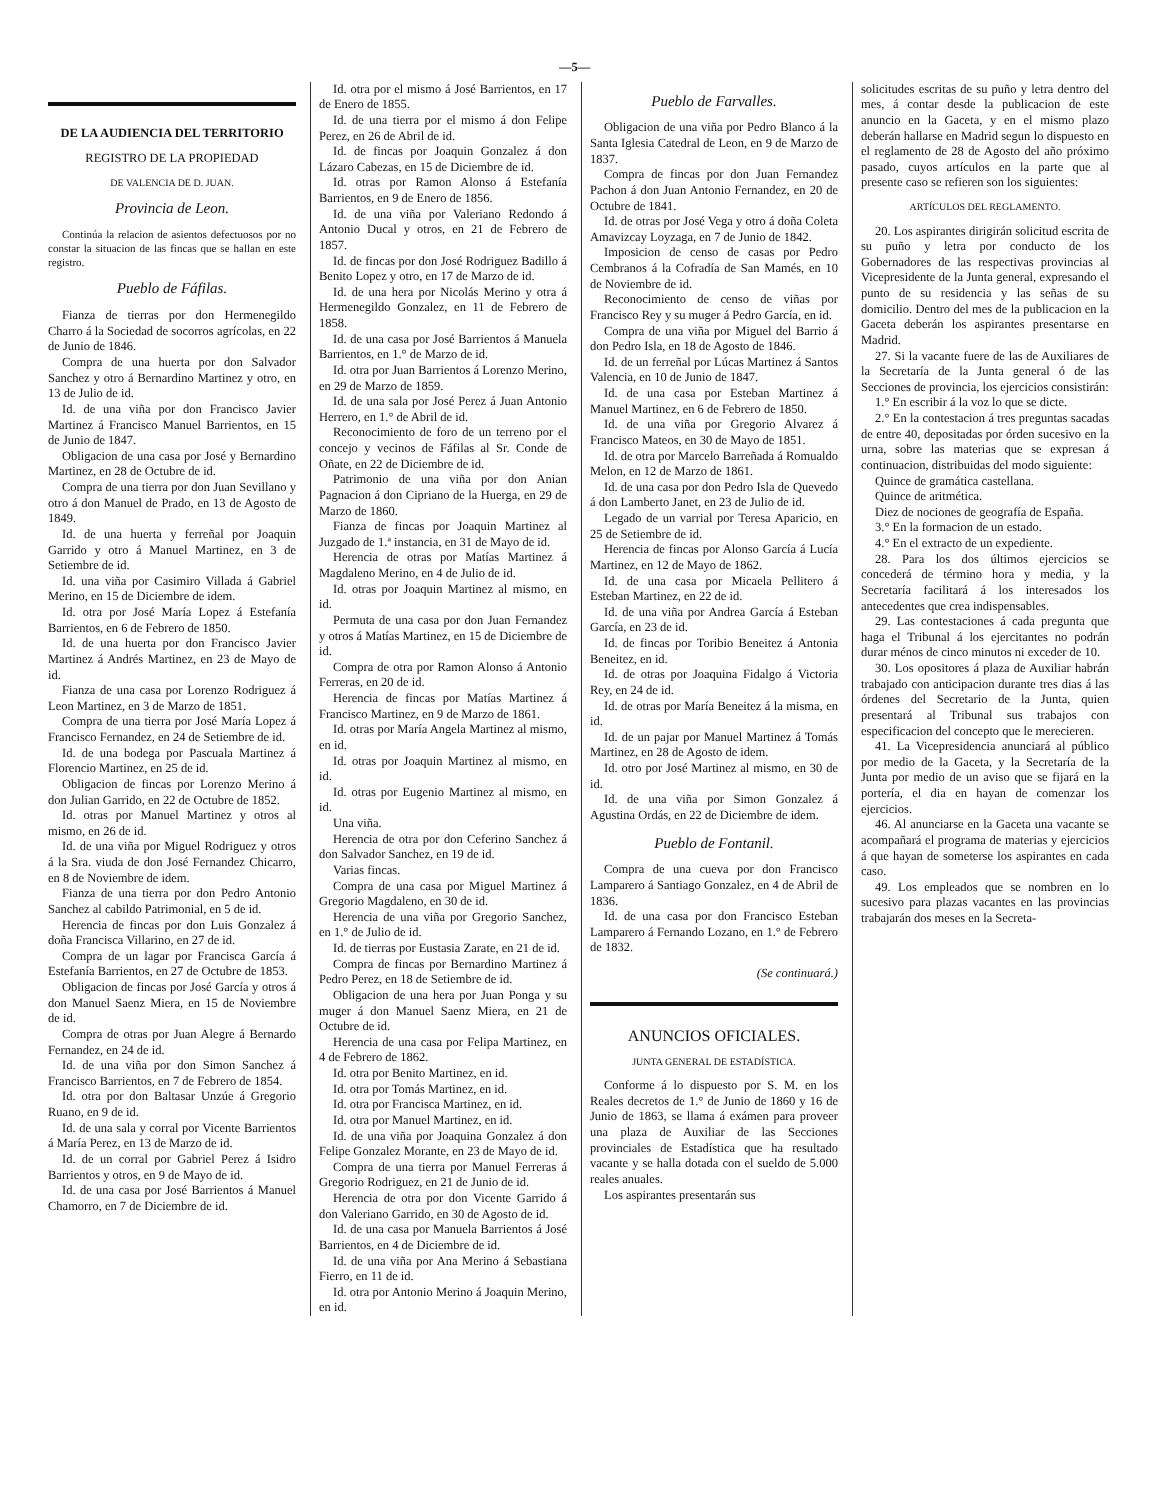—5—
DE LA AUDIENCIA DEL TERRITORIO
REGISTRO DE LA PROPIEDAD
DE VALENCIA DE D. JUAN.
Provincia de Leon.
Continúa la relacion de asientos defectuosos por no constar la situacion de las fincas que se hallan en este registro.
Pueblo de Fáfilas.
Fianza de tierras por don Hermenegildo Charro á la Sociedad de socorros agrícolas, en 22 de Junio de 1846.
Compra de una huerta por don Salvador Sanchez y otro á Bernardino Martinez y otro, en 13 de Julio de id.
Id. de una viña por don Francisco Javier Martinez á Francisco Manuel Barrientos, en 15 de Junio de 1847.
Obligacion de una casa por José y Bernardino Martinez, en 28 de Octubre de id.
Compra de una tierra por don Juan Sevillano y otro á don Manuel de Prado, en 13 de Agosto de 1849.
Id. de una huerta y ferreñal por Joaquin Garrido y otro á Manuel Martinez, en 3 de Setiembre de id.
Id. una viña por Casimiro Villada á Gabriel Merino, en 15 de Diciembre de idem.
Id. otra por José María Lopez á Estefanía Barrientos, en 6 de Febrero de 1850.
Id. de una huerta por don Francisco Javier Martinez á Andrés Martinez, en 23 de Mayo de id.
Fianza de una casa por Lorenzo Rodriguez á Leon Martinez, en 3 de Marzo de 1851.
Compra de una tierra por José María Lopez á Francisco Fernandez, en 24 de Setiembre de id.
Id. de una bodega por Pascuala Martinez á Florencio Martinez, en 25 de id.
Obligacion de fincas por Lorenzo Merino á don Julian Garrido, en 22 de Octubre de 1852.
Id. otras por Manuel Martinez y otros al mismo, en 26 de id.
Id. de una viña por Miguel Rodriguez y otros á la Sra. viuda de don José Fernandez Chicarro, en 8 de Noviembre de idem.
Fianza de una tierra por don Pedro Antonio Sanchez al cabildo Patrimonial, en 5 de id.
Herencia de fincas por don Luis Gonzalez á doña Francisca Villarino, en 27 de id.
Compra de un lagar por Francisca García á Estefanía Barrientos, en 27 de Octubre de 1853.
Obligacion de fincas por José García y otros á don Manuel Saenz Miera, en 15 de Noviembre de id.
Compra de otras por Juan Alegre á Bernardo Fernandez, en 24 de id.
Id. de una viña por don Simon Sanchez á Francisco Barrientos, en 7 de Febrero de 1854.
Id. otra por don Baltasar Unzúe á Gregorio Ruano, en 9 de id.
Id. de una sala y corral por Vicente Barrientos á María Perez, en 13 de Marzo de id.
Id. de un corral por Gabriel Perez á Isidro Barrientos y otros, en 9 de Mayo de id.
Id. de una casa por José Barrientos á Manuel Chamorro, en 7 de Diciembre de id.
Id. otra por el mismo á José Barrientos, en 17 de Enero de 1855.
Id. de una tierra por el mismo á don Felipe Perez, en 26 de Abril de id.
Id. de fincas por Joaquin Gonzalez á don Lázaro Cabezas, en 15 de Diciembre de id.
Id. otras por Ramon Alonso á Estefanía Barrientos, en 9 de Enero de 1856.
Id. de una viña por Valeriano Redondo á Antonio Ducal y otros, en 21 de Febrero de 1857.
Id. de fincas por don José Rodriguez Badillo á Benito Lopez y otro, en 17 de Marzo de id.
Id. de una hera por Nicolás Merino y otra á Hermenegildo Gonzalez, en 11 de Febrero de 1858.
Id. de una casa por José Barrientos á Manuela Barrientos, en 1.° de Marzo de id.
Id. otra por Juan Barrientos á Lorenzo Merino, en 29 de Marzo de 1859.
Id. de una sala por José Perez á Juan Antonio Herrero, en 1.° de Abril de id.
Reconocimiento de foro de un terreno por el concejo y vecinos de Fáfilas al Sr. Conde de Oñate, en 22 de Diciembre de id.
Patrimonio de una viña por don Anian Pagnacion á don Cipriano de la Huerga, en 29 de Marzo de 1860.
Fianza de fincas por Joaquin Martinez al Juzgado de 1.ª instancia, en 31 de Mayo de id.
Herencia de otras por Matías Martinez á Magdaleno Merino, en 4 de Julio de id.
Id. otras por Joaquin Martinez al mismo, en id.
Permuta de una casa por don Juan Fernandez y otros á Matías Martinez, en 15 de Diciembre de id.
Compra de otra por Ramon Alonso á Antonio Ferreras, en 20 de id.
Herencia de fincas por Matías Martinez á Francisco Martinez, en 9 de Marzo de 1861.
Id. otras por María Angela Martinez al mismo, en id.
Id. otras por Joaquin Martinez al mismo, en id.
Id. otras por Eugenio Martinez al mismo, en id.
Una viña.
Herencia de otra por don Ceferino Sanchez á don Salvador Sanchez, en 19 de id.
Varias fincas.
Compra de una casa por Miguel Martinez á Gregorio Magdaleno, en 30 de id.
Herencia de una viña por Gregorio Sanchez, en 1.° de Julio de id.
Id. de tierras por Eustasia Zarate, en 21 de id.
Compra de fincas por Bernardino Martinez á Pedro Perez, en 18 de Setiembre de id.
Obligacion de una hera por Juan Ponga y su muger á don Manuel Saenz Miera, en 21 de Octubre de id.
Herencia de una casa por Felipa Martinez, en 4 de Febrero de 1862.
Id. otra por Benito Martinez, en id.
Id. otra por Tomás Martinez, en id.
Id. otra por Francisca Martinez, en id.
Id. otra por Manuel Martinez, en id.
Id. de una viña por Joaquina Gonzalez á don Felipe Gonzalez Morante, en 23 de Mayo de id.
Compra de una tierra por Manuel Ferreras á Gregorio Rodriguez, en 21 de Junio de id.
Herencia de otra por don Vicente Garrido á don Valeriano Garrido, en 30 de Agosto de id.
Id. de una casa por Manuela Barrientos á José Barrientos, en 4 de Diciembre de id.
Id. de una viña por Ana Merino á Sebastiana Fierro, en 11 de id.
Id. otra por Antonio Merino á Joaquin Merino, en id.
Pueblo de Farvalles.
Obligacion de una viña por Pedro Blanco á la Santa Iglesia Catedral de Leon, en 9 de Marzo de 1837.
Compra de fincas por don Juan Fernandez Pachon á don Juan Antonio Fernandez, en 20 de Octubre de 1841.
Id. de otras por José Vega y otro á doña Coleta Amavizcay Loyzaga, en 7 de Junio de 1842.
Imposicion de censo de casas por Pedro Cembranos á la Cofradía de San Mamés, en 10 de Noviembre de id.
Reconocimiento de censo de viñas por Francisco Rey y su muger á Pedro García, en id.
Compra de una viña por Miguel del Barrio á don Pedro Isla, en 18 de Agosto de 1846.
Id. de un ferreñal por Lúcas Martinez á Santos Valencia, en 10 de Junio de 1847.
Id. de una casa por Esteban Martinez á Manuel Martinez, en 6 de Febrero de 1850.
Id. de una viña por Gregorio Alvarez á Francisco Mateos, en 30 de Mayo de 1851.
Id. de otra por Marcelo Barreñada á Romualdo Melon, en 12 de Marzo de 1861.
Id. de una casa por don Pedro Isla de Quevedo á don Lamberto Janet, en 23 de Julio de id.
Legado de un varrial por Teresa Aparicio, en 25 de Setiembre de id.
Herencia de fincas por Alonso García á Lucía Martinez, en 12 de Mayo de 1862.
Id. de una casa por Micaela Pellitero á Esteban Martinez, en 22 de id.
Id. de una viña por Andrea García á Esteban García, en 23 de id.
Id. de fincas por Toribio Beneitez á Antonia Beneitez, en id.
Id. de otras por Joaquina Fidalgo á Victoria Rey, en 24 de id.
Id. de otras por María Beneitez á la misma, en id.
Id. de un pajar por Manuel Martinez á Tomás Martinez, en 28 de Agosto de idem.
Id. otro por José Martinez al mismo, en 30 de id.
Id. de una viña por Simon Gonzalez á Agustina Ordás, en 22 de Diciembre de idem.
Pueblo de Fontanil.
Compra de una cueva por don Francisco Lamparero á Santiago Gonzalez, en 4 de Abril de 1836.
Id. de una casa por don Francisco Esteban Lamparero á Fernando Lozano, en 1.° de Febrero de 1832.
(Se continuará.)
ANUNCIOS OFICIALES.
JUNTA GENERAL DE ESTADÍSTICA.
Conforme á lo dispuesto por S. M. en los Reales decretos de 1.° de Junio de 1860 y 16 de Junio de 1863, se llama á exámen para proveer una plaza de Auxiliar de las Secciones provinciales de Estadística que ha resultado vacante y se halla dotada con el sueldo de 5.000 reales anuales.
Los aspirantes presentarán sus
solicitudes escritas de su puño y letra dentro del mes, á contar desde la publicacion de este anuncio en la Gaceta, y en el mismo plazo deberán hallarse en Madrid segun lo dispuesto en el reglamento de 28 de Agosto del año próximo pasado, cuyos artículos en la parte que al presente caso se refieren son los siguientes:
ARTÍCULOS DEL REGLAMENTO.
20. Los aspirantes dirigirán solicitud escrita de su puño y letra por conducto de los Gobernadores de las respectivas provincias al Vicepresidente de la Junta general, expresando el punto de su residencia y las señas de su domicilio. Dentro del mes de la publicacion en la Gaceta deberán los aspirantes presentarse en Madrid.
27. Si la vacante fuere de las de Auxiliares de la Secretaría de la Junta general ó de las Secciones de provincia, los ejercicios consistirán:
1.° En escribir á la voz lo que se dicte.
2.° En la contestacion á tres preguntas sacadas de entre 40, depositadas por órden sucesivo en la urna, sobre las materias que se expresan á continuacion, distribuidas del modo siguiente:
Quince de gramática castellana.
Quince de aritmética.
Diez de nociones de geografía de España.
3.° En la formacion de un estado.
4.° En el extracto de un expediente.
28. Para los dos últimos ejercicios se concederá de término hora y media, y la Secretaría facilitará á los interesados los antecedentes que crea indispensables.
29. Las contestaciones á cada pregunta que haga el Tribunal á los ejercitantes no podrán durar ménos de cinco minutos ni exceder de 10.
30. Los opositores á plaza de Auxiliar habrán trabajado con anticipacion durante tres dias á las órdenes del Secretario de la Junta, quien presentará al Tribunal sus trabajos con especificacion del concepto que le merecieren.
41. La Vicepresidencia anunciará al público por medio de la Gaceta, y la Secretaría de la Junta por medio de un aviso que se fijará en la portería, el dia en hayan de comenzar los ejercicios.
46. Al anunciarse en la Gaceta una vacante se acompañará el programa de materias y ejercicios á que hayan de someterse los aspirantes en cada caso.
49. Los empleados que se nombren en lo sucesivo para plazas vacantes en las provincias trabajarán dos meses en la Secreta-